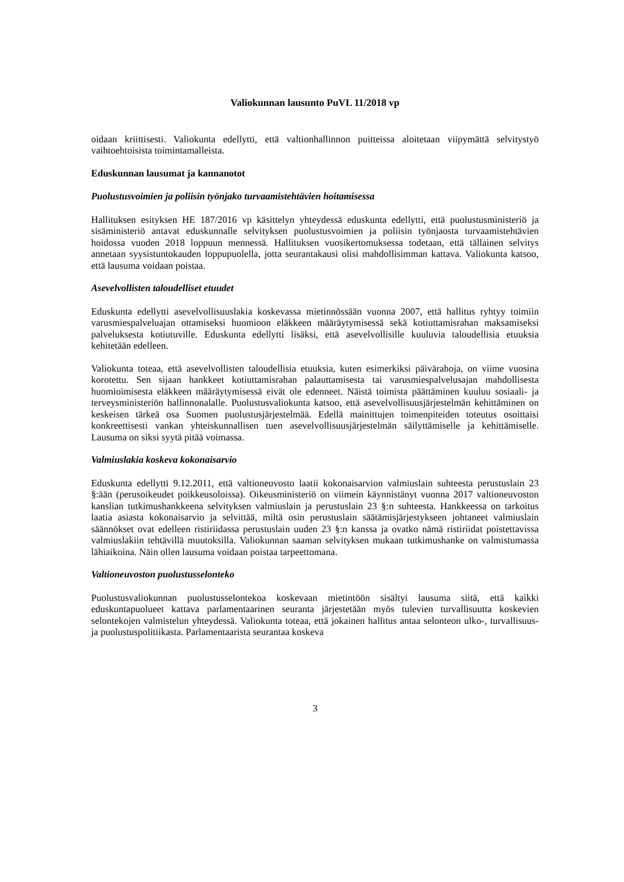Valiokunnan lausunto PuVL 11/2018 vp
oidaan kriittisesti. Valiokunta edellytti, että valtionhallinnon puitteissa aloitetaan viipymättä selvitystyö vaihtoehtoisista toimintamalleista.
Eduskunnan lausumat ja kannanotot
Puolustusvoimien ja poliisin työnjako turvaamistehtävien hoitamisessa
Hallituksen esityksen HE 187/2016 vp käsittelyn yhteydessä eduskunta edellytti, että puolustusministeriö ja sisäministeriö antavat eduskunnalle selvityksen puolustusvoimien ja poliisin työnjaosta turvaamistehtävien hoidossa vuoden 2018 loppuun mennessä. Hallituksen vuosikertomuksessa todetaan, että tällainen selvitys annetaan syysistuntokauden loppupuolella, jotta seurantakausi olisi mahdollisimman kattava. Valiokunta katsoo, että lausuma voidaan poistaa.
Asevelvollisten taloudelliset etuudet
Eduskunta edellytti asevelvollisuuslakia koskevassa mietinnössään vuonna 2007, että hallitus ryhtyy toimiin varusmiespalveluajan ottamiseksi huomioon eläkkeen määräytymisessä sekä kotiuttamisrahan maksamiseksi palveluksesta kotiutuville. Eduskunta edellytti lisäksi, että asevelvollisille kuuluvia taloudellisia etuuksia kehitetään edelleen.
Valiokunta toteaa, että asevelvollisten taloudellisia etuuksia, kuten esimerkiksi päivärahoja, on viime vuosina korotettu. Sen sijaan hankkeet kotiuttamisrahan palauttamisesta tai varusmiespalvelusajan mahdollisesta huomioimisesta eläkkeen määräytymisessä eivät ole edenneet. Näistä toimista päättäminen kuuluu sosiaali- ja terveysministeriön hallinnonalalle. Puolustusvaliokunta katsoo, että asevelvollisuusjärjestelmän kehittäminen on keskeisen tärkeä osa Suomen puolustusjärjestelmää. Edellä mainittujen toimenpiteiden toteutus osoittaisi konkreettisesti vankan yhteiskunnallisen tuen asevelvollisuusjärjestelmän säilyttämiselle ja kehittämiselle. Lausuma on siksi syytä pitää voimassa.
Valmiuslakia koskeva kokonaisarvio
Eduskunta edellytti 9.12.2011, että valtioneuvosto laatii kokonaisarvion valmiuslain suhteesta perustuslain 23 §:ään (perusoikeudet poikkeusoloissa). Oikeusministeriö on viimein käynnistänyt vuonna 2017 valtioneuvoston kanslian tutkimushankkeena selvityksen valmiuslain ja perustuslain 23 §:n suhteesta. Hankkeessa on tarkoitus laatia asiasta kokonaisarvio ja selvittää, miltä osin perustuslain säätämisjärjestykseen johtaneet valmiuslain säännökset ovat edelleen ristiriidassa perustuslain uuden 23 §:n kanssa ja ovatko nämä ristiriidat poistettavissa valmiuslakiin tehtävillä muutoksilla. Valiokunnan saaman selvityksen mukaan tutkimushanke on valmistumassa lähiaikoina. Näin ollen lausuma voidaan poistaa tarpeettomana.
Valtioneuvoston puolustusselonteko
Puolustusvaliokunnan puolustusselontekoa koskevaan mietintöön sisältyi lausuma siitä, että kaikki eduskuntapuolueet kattava parlamentaarinen seuranta järjestetään myös tulevien turvallisuutta koskevien selontekojen valmistelun yhteydessä. Valiokunta toteaa, että jokainen hallitus antaa selonteon ulko-, turvallisuus- ja puolustuspolitiikasta. Parlamentaarista seurantaa koskeva
3